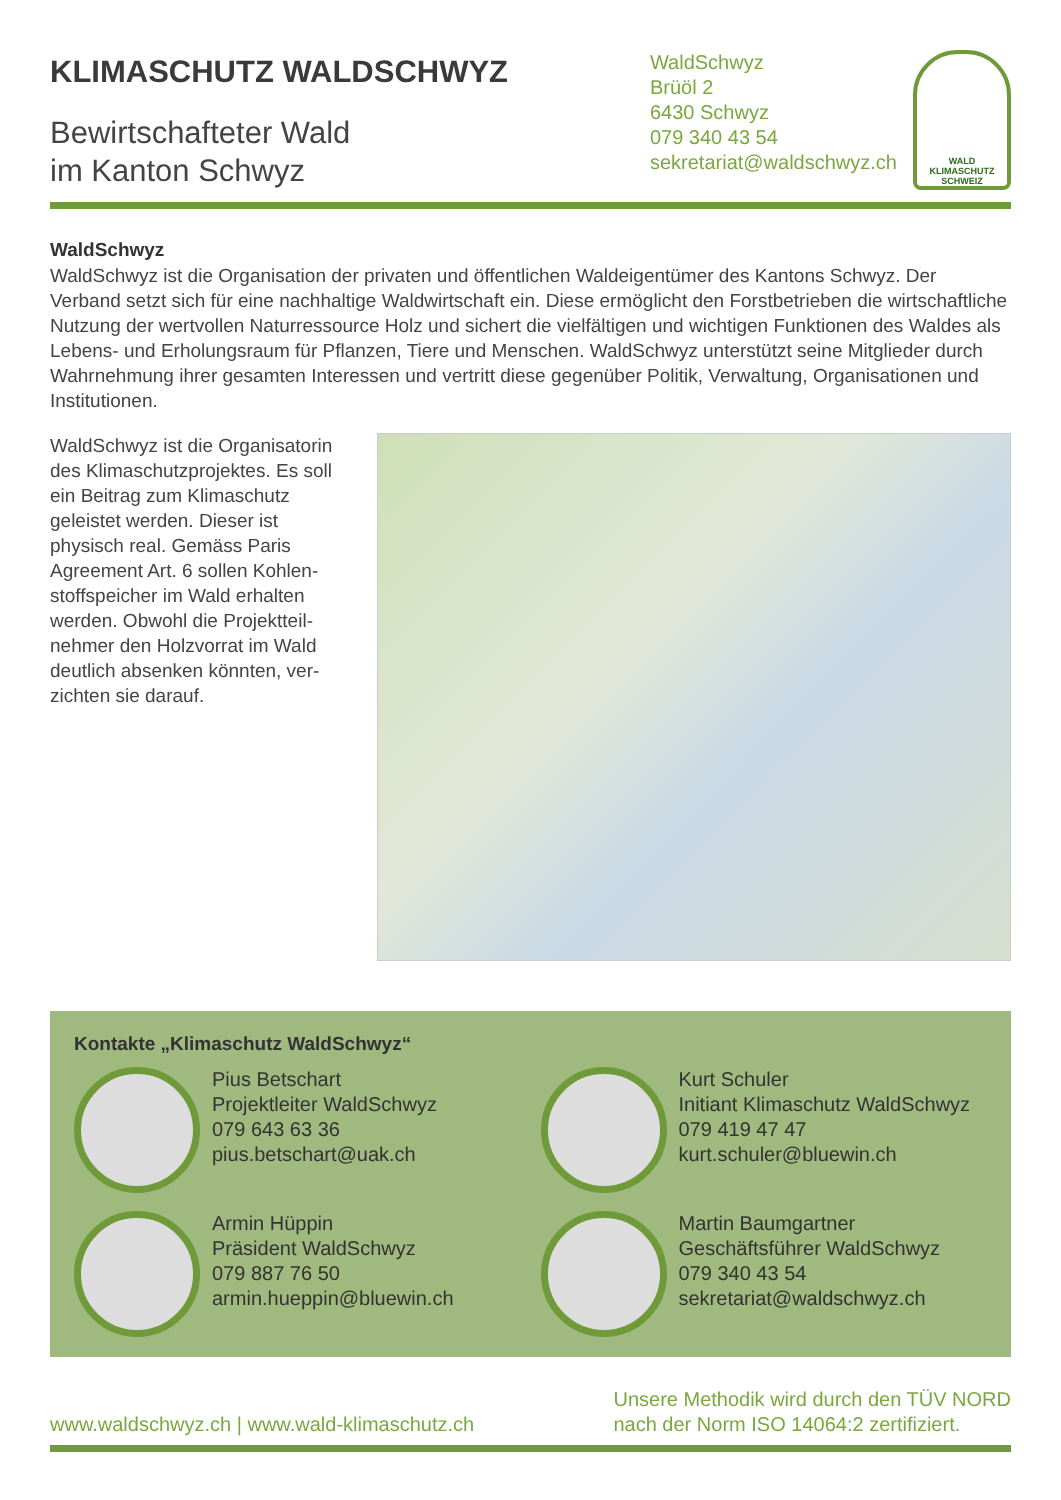KLIMASCHUTZ WALDSCHWYZ
Bewirtschafteter Wald
im Kanton Schwyz
WaldSchwyz
Brüöl 2
6430 Schwyz
079 340 43 54
sekretariat@waldschwyz.ch
WALD
KLIMASCHUTZ
SCHWEIZ
WaldSchwyz
WaldSchwyz ist die Organisation der privaten und öffentlichen Waldeigentümer des Kantons Schwyz. Der Verband setzt sich für eine nachhaltige Waldwirtschaft ein. Diese ermöglicht den Forstbetrieben die wirtschaftliche Nutzung der wertvollen Naturressource Holz und sichert die vielfältigen und wichtigen Funktionen des Waldes als Lebens- und Erholungsraum für Pflanzen, Tiere und Menschen. WaldSchwyz unterstützt seine Mitglieder durch Wahrnehmung ihrer gesamten Interessen und vertritt diese gegenüber Politik, Verwaltung, Organisationen und Institutionen.
WaldSchwyz ist die Organisa­torin des Klimaschutzprojektes. Es soll ein Beitrag zum Klima­schutz geleistet werden. Dieser ist physisch real. Gemäss Paris Agreement Art. 6 sollen Kohlen­stoffspeicher im Wald erhalten werden. Obwohl die Projektteil­nehmer den Holzvorrat im Wald deutlich absenken könnten, ver­zichten sie darauf.
Kontakte „Klimaschutz WaldSchwyz“
Pius Betschart
Projektleiter WaldSchwyz
079 643 63 36
pius.betschart@uak.ch
Kurt Schuler
Initiant Klimaschutz WaldSchwyz
079 419 47 47
kurt.schuler@bluewin.ch
Armin Hüppin
Präsident WaldSchwyz
079 887 76 50
armin.hueppin@bluewin.ch
Martin Baumgartner
Geschäftsführer WaldSchwyz
079 340 43 54
sekretariat@waldschwyz.ch
www.waldschwyz.ch | www.wald-klimaschutz.ch
Unsere Methodik wird durch den TÜV NORD
nach der Norm ISO 14064:2 zertifiziert.